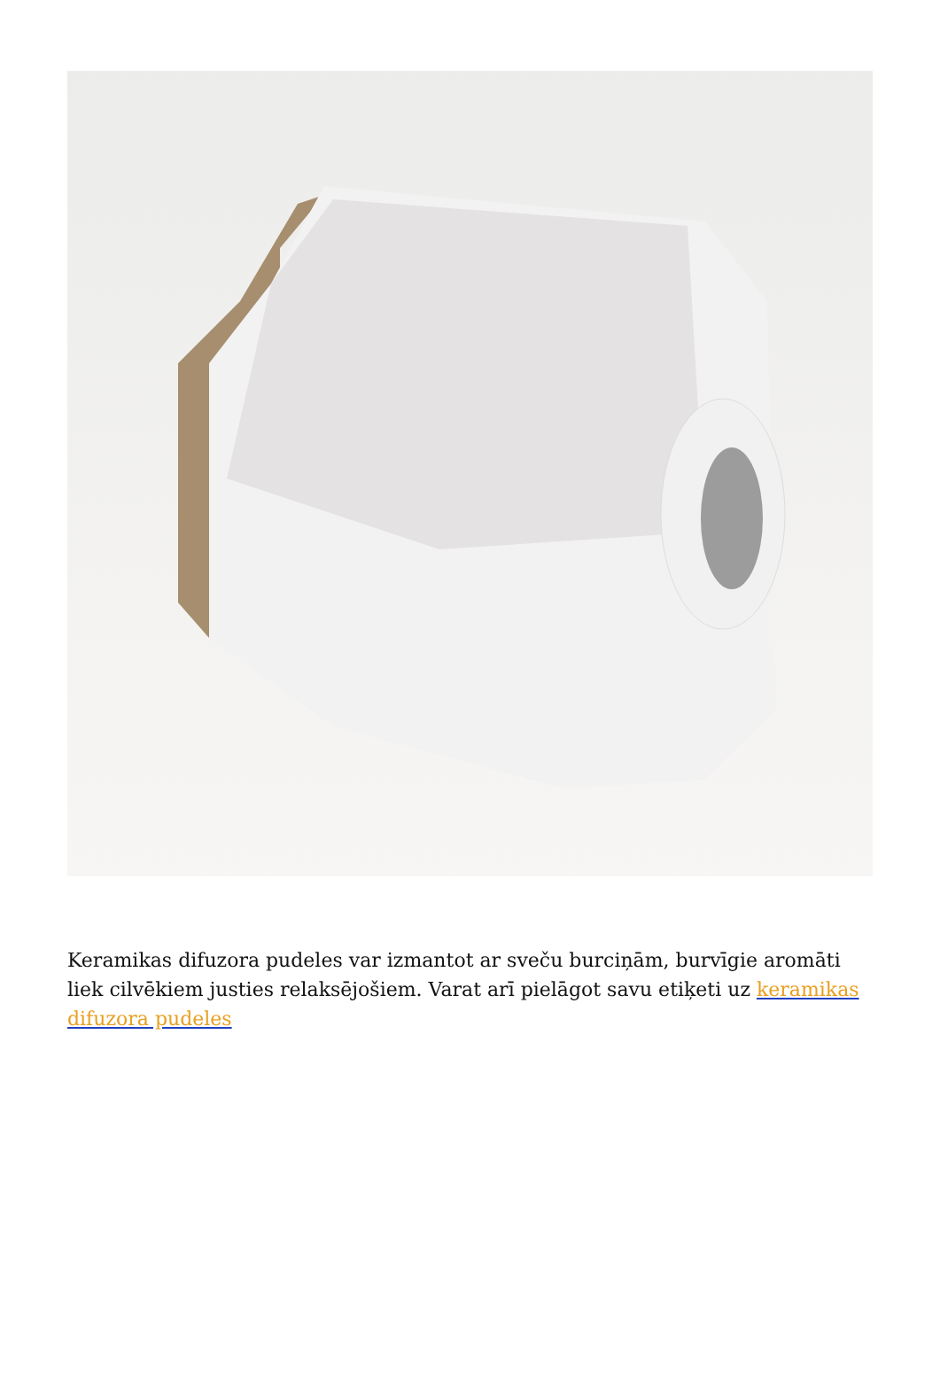Keramikas difuzora pudeles var izmantot ar sveču burciņām, burvīgie aromāti liek cilvēkiem justies relaksējošiem. Varat arī pielāgot savu etiķeti uz keramikas difuzora pudeles